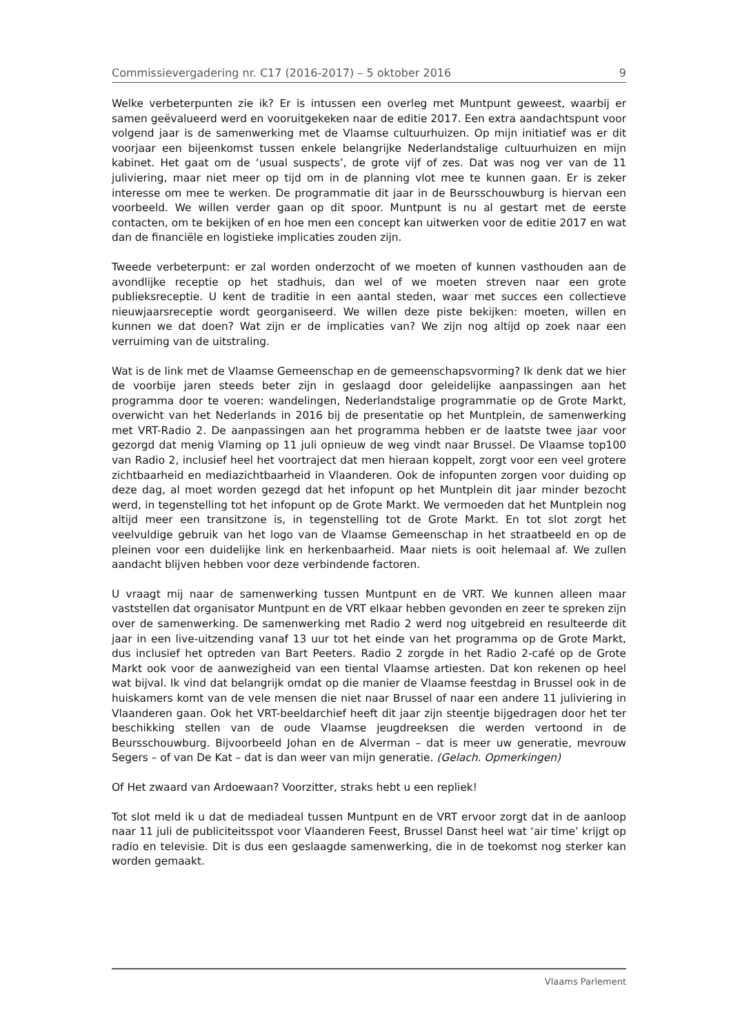Commissievergadering nr. C17 (2016-2017) – 5 oktober 2016 9
Welke verbeterpunten zie ik? Er is intussen een overleg met Muntpunt geweest, waarbij er samen geëvalueerd werd en vooruitgekeken naar de editie 2017. Een extra aandachtspunt voor volgend jaar is de samenwerking met de Vlaamse cultuurhuizen. Op mijn initiatief was er dit voorjaar een bijeenkomst tussen enkele belangrijke Nederlandstalige cultuurhuizen en mijn kabinet. Het gaat om de ‘usual suspects’, de grote vijf of zes. Dat was nog ver van de 11 juliviering, maar niet meer op tijd om in de planning vlot mee te kunnen gaan. Er is zeker interesse om mee te werken. De programmatie dit jaar in de Beursschouwburg is hiervan een voorbeeld. We willen verder gaan op dit spoor. Muntpunt is nu al gestart met de eerste contacten, om te bekijken of en hoe men een concept kan uitwerken voor de editie 2017 en wat dan de financiële en logistieke implicaties zouden zijn.
Tweede verbeterpunt: er zal worden onderzocht of we moeten of kunnen vasthouden aan de avondlijke receptie op het stadhuis, dan wel of we moeten streven naar een grote publieksreceptie. U kent de traditie in een aantal steden, waar met succes een collectieve nieuwjaarsreceptie wordt georganiseerd. We willen deze piste bekijken: moeten, willen en kunnen we dat doen? Wat zijn er de implicaties van? We zijn nog altijd op zoek naar een verruiming van de uitstraling.
Wat is de link met de Vlaamse Gemeenschap en de gemeenschapsvorming? Ik denk dat we hier de voorbije jaren steeds beter zijn in geslaagd door geleidelijke aanpassingen aan het programma door te voeren: wandelingen, Nederlandstalige programmatie op de Grote Markt, overwicht van het Nederlands in 2016 bij de presentatie op het Muntplein, de samenwerking met VRT-Radio 2. De aanpassingen aan het programma hebben er de laatste twee jaar voor gezorgd dat menig Vlaming op 11 juli opnieuw de weg vindt naar Brussel. De Vlaamse top100 van Radio 2, inclusief heel het voortraject dat men hieraan koppelt, zorgt voor een veel grotere zichtbaarheid en mediazichtbaarheid in Vlaanderen. Ook de infopunten zorgen voor duiding op deze dag, al moet worden gezegd dat het infopunt op het Muntplein dit jaar minder bezocht werd, in tegenstelling tot het infopunt op de Grote Markt. We vermoeden dat het Muntplein nog altijd meer een transitzone is, in tegenstelling tot de Grote Markt. En tot slot zorgt het veelvuldige gebruik van het logo van de Vlaamse Gemeenschap in het straatbeeld en op de pleinen voor een duidelijke link en herkenbaarheid. Maar niets is ooit helemaal af. We zullen aandacht blijven hebben voor deze verbindende factoren.
U vraagt mij naar de samenwerking tussen Muntpunt en de VRT. We kunnen alleen maar vaststellen dat organisator Muntpunt en de VRT elkaar hebben gevonden en zeer te spreken zijn over de samenwerking. De samenwerking met Radio 2 werd nog uitgebreid en resulteerde dit jaar in een live-uitzending vanaf 13 uur tot het einde van het programma op de Grote Markt, dus inclusief het optreden van Bart Peeters. Radio 2 zorgde in het Radio 2-café op de Grote Markt ook voor de aanwezigheid van een tiental Vlaamse artiesten. Dat kon rekenen op heel wat bijval. Ik vind dat belangrijk omdat op die manier de Vlaamse feestdag in Brussel ook in de huiskamers komt van de vele mensen die niet naar Brussel of naar een andere 11 juliviering in Vlaanderen gaan. Ook het VRT-beeldarchief heeft dit jaar zijn steentje bijgedragen door het ter beschikking stellen van de oude Vlaamse jeugdreeksen die werden vertoond in de Beursschouwburg. Bijvoorbeeld Johan en de Alverman – dat is meer uw generatie, mevrouw Segers – of van De Kat – dat is dan weer van mijn generatie. (Gelach. Opmerkingen)
Of Het zwaard van Ardoewaan? Voorzitter, straks hebt u een repliek!
Tot slot meld ik u dat de mediadeal tussen Muntpunt en de VRT ervoor zorgt dat in de aanloop naar 11 juli de publiciteitsspot voor Vlaanderen Feest, Brussel Danst heel wat ‘air time’ krijgt op radio en televisie. Dit is dus een geslaagde samenwerking, die in de toekomst nog sterker kan worden gemaakt.
Vlaams Parlement